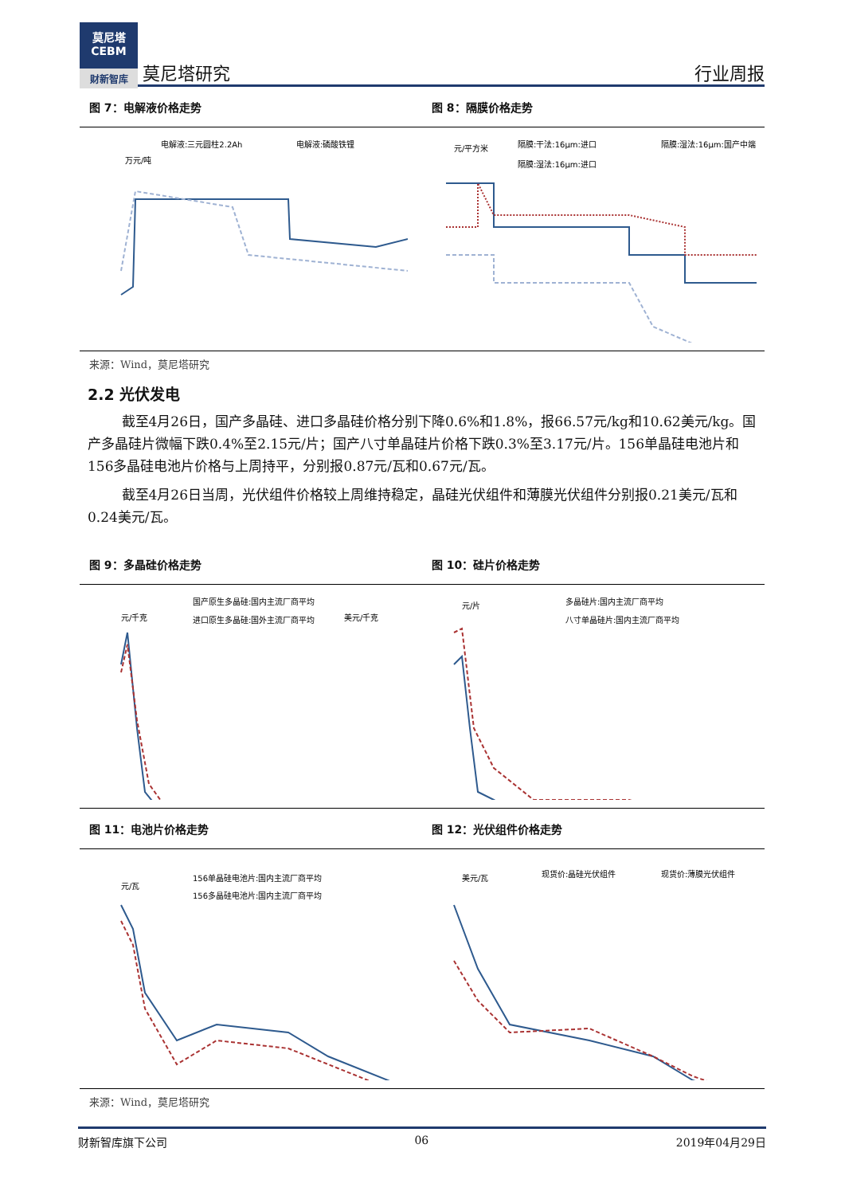莫尼塔
CEBM
财新智库
莫尼塔研究
行业周报
图 7：电解液价格走势 图 8：隔膜价格走势
电解液:三元圆柱2.2Ah
电解液:磷酸铁锂
万元/吨
元/平方米
隔膜:干法:16μm:进口
隔膜:湿法:16μm:国产中端
隔膜:湿法:16μm:进口
来源：Wind，莫尼塔研究
2.2 光伏发电
截至4月26日，国产多晶硅、进口多晶硅价格分别下降0.6%和1.8%，报66.57元/kg和10.62美元/kg。国产多晶硅片微幅下跌0.4%至2.15元/片；国产八寸单晶硅片价格下跌0.3%至3.17元/片。156单晶硅电池片和156多晶硅电池片价格与上周持平，分别报0.87元/瓦和0.67元/瓦。
截至4月26日当周，光伏组件价格较上周维持稳定，晶硅光伏组件和薄膜光伏组件分别报0.21美元/瓦和0.24美元/瓦。
图 9：多晶硅价格走势 图 10：硅片价格走势
国产原生多晶硅:国内主流厂商平均
进口原生多晶硅:国外主流厂商平均
元/千克
美元/千克
元/片
多晶硅片:国内主流厂商平均
八寸单晶硅片:国内主流厂商平均
图 11：电池片价格走势 图 12：光伏组件价格走势
元/瓦
156单晶硅电池片:国内主流厂商平均
156多晶硅电池片:国内主流厂商平均
美元/瓦
现货价:晶硅光伏组件
现货价:薄膜光伏组件
来源：Wind，莫尼塔研究
财新智库旗下公司 06 2019年04月29日